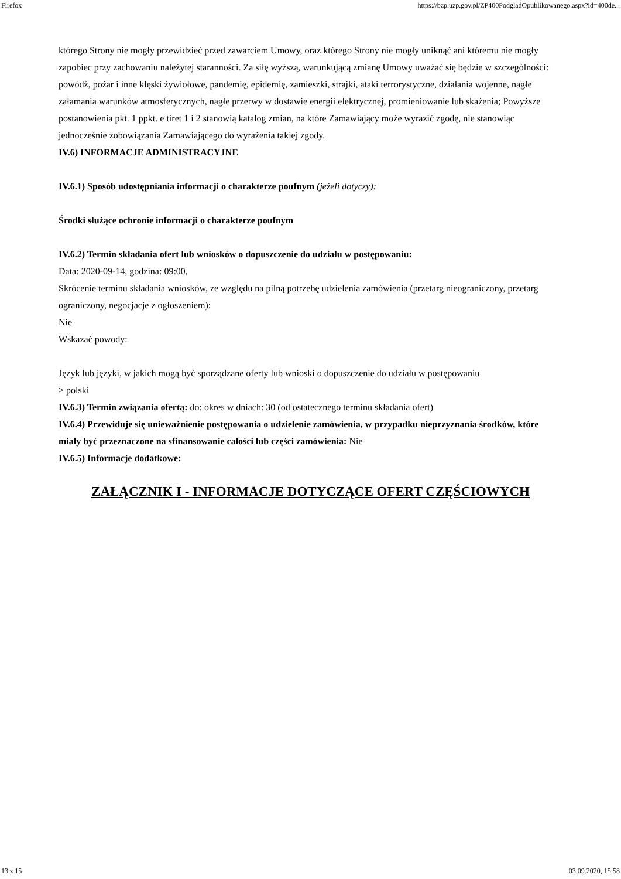Firefox https://bzp.uzp.gov.pl/ZP400PodgladOpublikowanego.aspx?id=400de...
którego Strony nie mogły przewidzieć przed zawarciem Umowy, oraz którego Strony nie mogły uniknąć ani któremu nie mogły zapobiec przy zachowaniu należytej staranności. Za siłę wyższą, warunkującą zmianę Umowy uważać się będzie w szczególności: powódź, pożar i inne klęski żywiołowe, pandemię, epidemię, zamieszki, strajki, ataki terrorystyczne, działania wojenne, nagłe załamania warunków atmosferycznych, nagłe przerwy w dostawie energii elektrycznej, promieniowanie lub skażenia; Powyższe postanowienia pkt. 1 ppkt. e tiret 1 i 2 stanowią katalog zmian, na które Zamawiający może wyrazić zgodę, nie stanowiąc jednocześnie zobowiązania Zamawiającego do wyrażenia takiej zgody.
IV.6) INFORMACJE ADMINISTRACYJNE
IV.6.1) Sposób udostępniania informacji o charakterze poufnym (jeżeli dotyczy):
Środki służące ochronie informacji o charakterze poufnym
IV.6.2) Termin składania ofert lub wniosków o dopuszczenie do udziału w postępowaniu:
Data: 2020-09-14, godzina: 09:00,
Skrócenie terminu składania wniosków, ze względu na pilną potrzebę udzielenia zamówienia (przetarg nieograniczony, przetarg ograniczony, negocjacje z ogłoszeniem):
Nie
Wskazać powody:
Język lub języki, w jakich mogą być sporządzane oferty lub wnioski o dopuszczenie do udziału w postępowaniu
> polski
IV.6.3) Termin związania ofertą: do: okres w dniach: 30 (od ostatecznego terminu składania ofert)
IV.6.4) Przewiduje się unieważnienie postępowania o udzielenie zamówienia, w przypadku nieprzyznania środków, które miały być przeznaczone na sfinansowanie całości lub części zamówienia: Nie
IV.6.5) Informacje dodatkowe:
ZAŁĄCZNIK I - INFORMACJE DOTYCZĄCE OFERT CZĘŚCIOWYCH
13 z 15 03.09.2020, 15:58